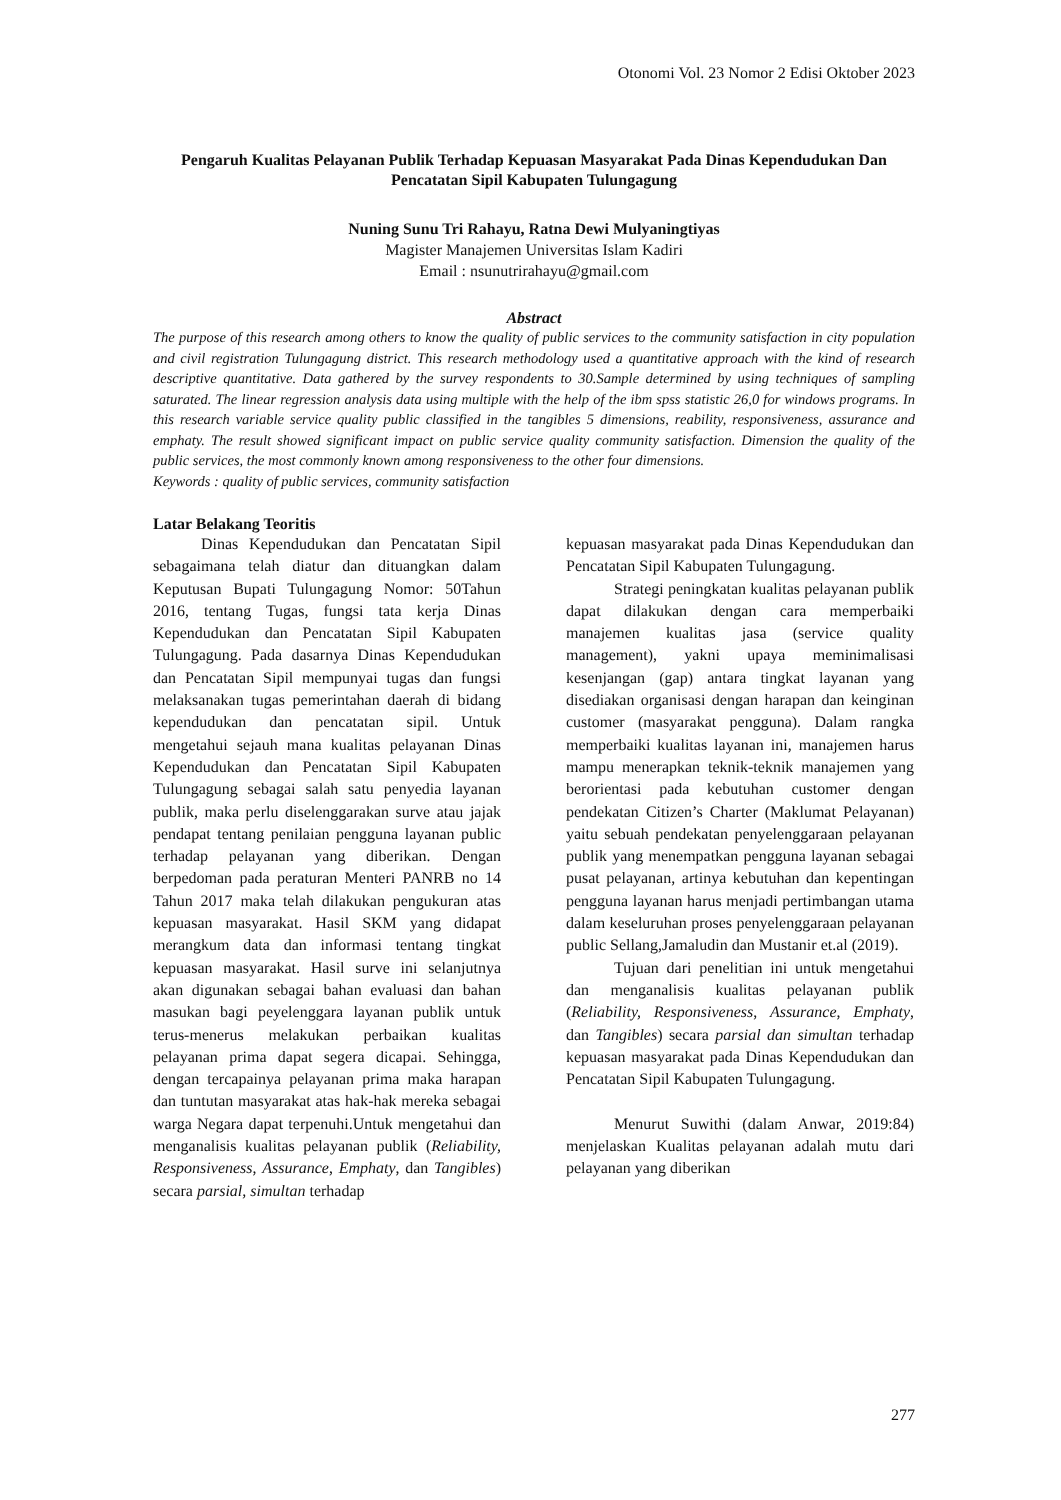Otonomi Vol. 23 Nomor 2 Edisi Oktober 2023
Pengaruh Kualitas Pelayanan Publik Terhadap Kepuasan Masyarakat Pada Dinas Kependudukan Dan Pencatatan Sipil Kabupaten Tulungagung
Nuning Sunu Tri Rahayu, Ratna Dewi Mulyaningtiyas
Magister Manajemen Universitas Islam Kadiri
Email : nsunutrirahayu@gmail.com
Abstract
The purpose of this research among others to know the quality of public services to the community satisfaction in city population and civil registration Tulungagung district. This research methodology used a quantitative approach with the kind of research descriptive quantitative. Data gathered by the survey respondents to 30.Sample determined by using techniques of sampling saturated. The linear regression analysis data using multiple with the help of the ibm spss statistic 26,0 for windows programs. In this research variable service quality public classified in the tangibles 5 dimensions, reability, responsiveness, assurance and emphaty. The result showed significant impact on public service quality community satisfaction. Dimension the quality of the public services, the most commonly known among responsiveness to the other four dimensions.
Keywords : quality of public services, community satisfaction
Latar Belakang Teoritis
Dinas Kependudukan dan Pencatatan Sipil sebagaimana telah diatur dan dituangkan dalam Keputusan Bupati Tulungagung Nomor: 50Tahun 2016, tentang Tugas, fungsi tata kerja Dinas Kependudukan dan Pencatatan Sipil Kabupaten Tulungagung. Pada dasarnya Dinas Kependudukan dan Pencatatan Sipil mempunyai tugas dan fungsi melaksanakan tugas pemerintahan daerah di bidang kependudukan dan pencatatan sipil. Untuk mengetahui sejauh mana kualitas pelayanan Dinas Kependudukan dan Pencatatan Sipil Kabupaten Tulungagung sebagai salah satu penyedia layanan publik, maka perlu diselenggarakan surve atau jajak pendapat tentang penilaian pengguna layanan public terhadap pelayanan yang diberikan. Dengan berpedoman pada peraturan Menteri PANRB no 14 Tahun 2017 maka telah dilakukan pengukuran atas kepuasan masyarakat. Hasil SKM yang didapat merangkum data dan informasi tentang tingkat kepuasan masyarakat. Hasil surve ini selanjutnya akan digunakan sebagai bahan evaluasi dan bahan masukan bagi peyelenggara layanan publik untuk terus-menerus melakukan perbaikan kualitas pelayanan prima dapat segera dicapai. Sehingga, dengan tercapainya pelayanan prima maka harapan dan tuntutan masyarakat atas hak-hak mereka sebagai warga Negara dapat terpenuhi.Untuk mengetahui dan menganalisis kualitas pelayanan publik (Reliability, Responsiveness, Assurance, Emphaty, dan Tangibles) secara parsial, simultan terhadap
kepuasan masyarakat pada Dinas Kependudukan dan Pencatatan Sipil Kabupaten Tulungagung.
Strategi peningkatan kualitas pelayanan publik dapat dilakukan dengan cara memperbaiki manajemen kualitas jasa (service quality management), yakni upaya meminimalisasi kesenjangan (gap) antara tingkat layanan yang disediakan organisasi dengan harapan dan keinginan customer (masyarakat pengguna). Dalam rangka memperbaiki kualitas layanan ini, manajemen harus mampu menerapkan teknik-teknik manajemen yang berorientasi pada kebutuhan customer dengan pendekatan Citizen’s Charter (Maklumat Pelayanan) yaitu sebuah pendekatan penyelenggaraan pelayanan publik yang menempatkan pengguna layanan sebagai pusat pelayanan, artinya kebutuhan dan kepentingan pengguna layanan harus menjadi pertimbangan utama dalam keseluruhan proses penyelenggaraan pelayanan public Sellang,Jamaludin dan Mustanir et.al (2019).
Tujuan dari penelitian ini untuk mengetahui dan menganalisis kualitas pelayanan publik (Reliability, Responsiveness, Assurance, Emphaty, dan Tangibles) secara parsial dan simultan terhadap kepuasan masyarakat pada Dinas Kependudukan dan Pencatatan Sipil Kabupaten Tulungagung.
Menurut Suwithi (dalam Anwar, 2019:84) menjelaskan Kualitas pelayanan adalah mutu dari pelayanan yang diberikan
277